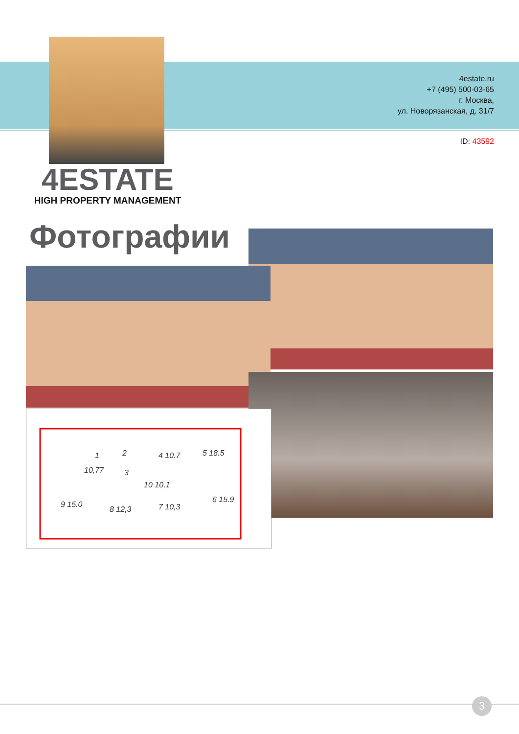4estate.ru
+7 (495) 500-03-65
г. Москва,
ул. Новорязанская, д. 31/7
ID: 43592
4ESTATE
HIGH PROPERTY MANAGEMENT
Фотографии
1
2
3
4 10.7
5 18.5
10 10,1
6 15.9
7 10,3
8 12,3
9 15.0
10,77
3